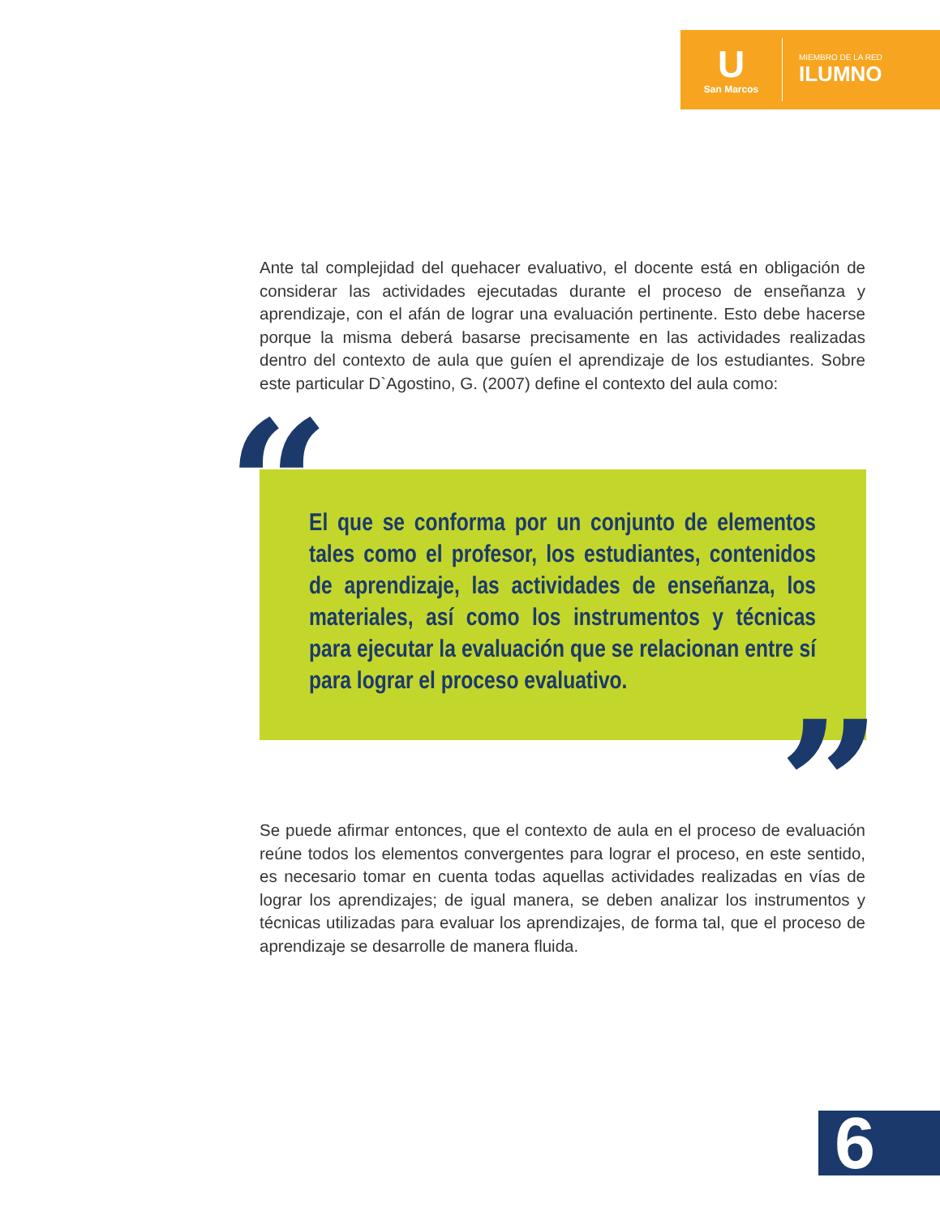U
San Marcos
MIEMBRO DE LA RED
ILUMNO
Ante tal complejidad del quehacer evaluativo, el docente está en obligación de considerar las actividades ejecutadas durante el proceso de enseñanza y aprendizaje, con el afán de lograr una evaluación pertinente. Esto debe hacerse porque la misma deberá basarse precisamente en las actividades realizadas dentro del contexto de aula que guíen el aprendizaje de los estudiantes. Sobre este particular D`Agostino, G. (2007) define el contexto del aula como:
El que se conforma por un conjunto de elementos tales como el profesor, los estudiantes, contenidos de aprendizaje, las actividades de enseñanza, los materiales, así como los instrumentos y técnicas para ejecutar la evaluación que se relacionan entre sí para lograr el proceso evaluativo.
“
”
Se puede afirmar entonces, que el contexto de aula en el proceso de evaluación reúne todos los elementos convergentes para lograr el proceso, en este sentido, es necesario tomar en cuenta todas aquellas actividades realizadas en vías de lograr los aprendizajes; de igual manera, se deben analizar los instrumentos y técnicas utilizadas para evaluar los aprendizajes, de forma tal, que el proceso de aprendizaje se desarrolle de manera fluida.
6